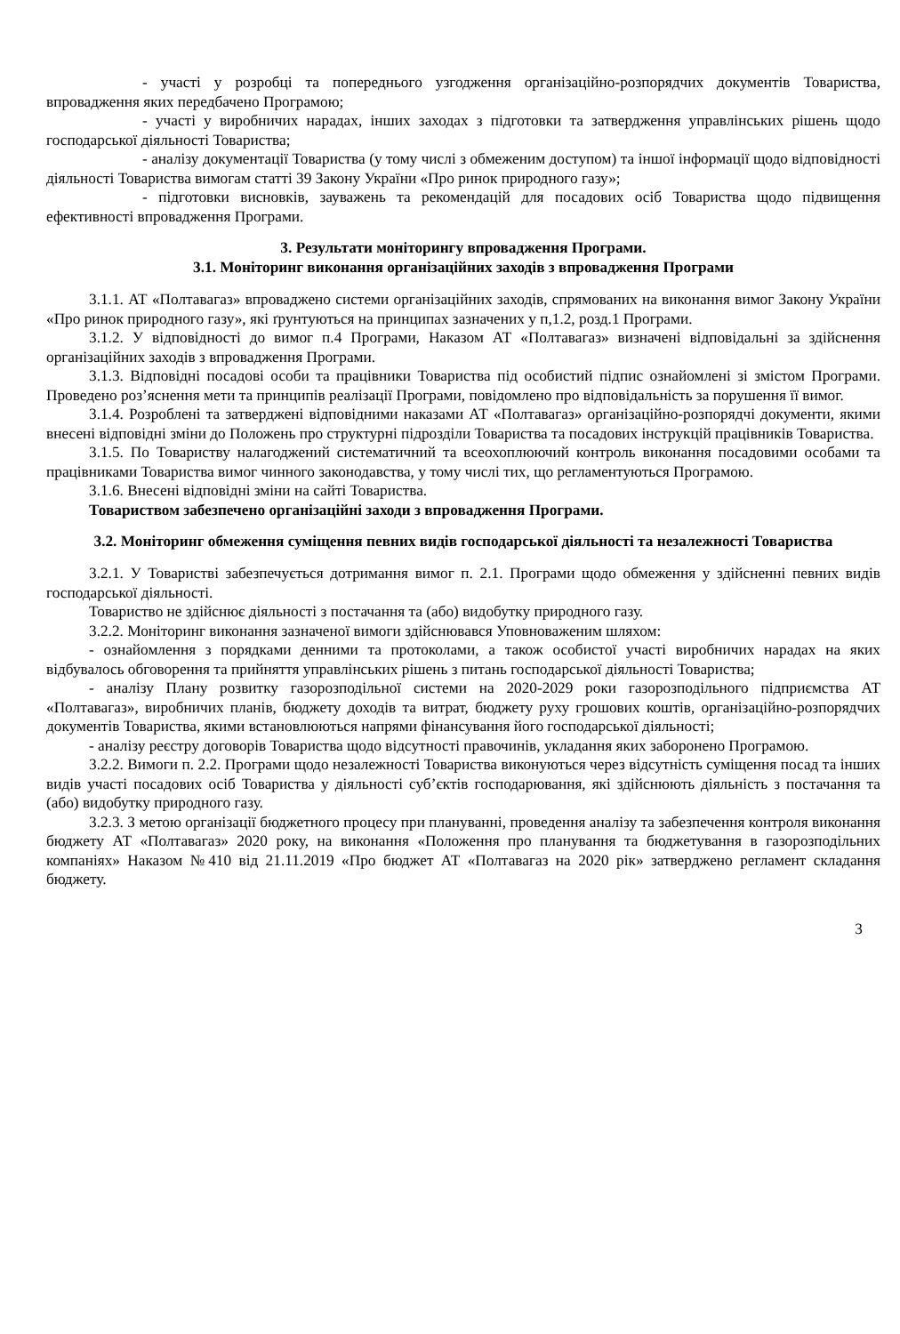- участі у розробці та попереднього узгодження організаційно-розпорядчих документів Товариства, впровадження яких передбачено Програмою;
- участі у виробничих нарадах, інших заходах з підготовки та затвердження управлінських рішень щодо господарської діяльності Товариства;
- аналізу документації Товариства (у тому числі з обмеженим доступом) та іншої інформації щодо відповідності діяльності Товариства вимогам статті 39 Закону України «Про ринок природного газу»;
- підготовки висновків, зауважень та рекомендацій для посадових осіб Товариства щодо підвищення ефективності впровадження Програми.
3. Результати моніторингу впровадження Програми.
3.1. Моніторинг виконання організаційних заходів з впровадження Програми
3.1.1. АТ «Полтавагаз» впроваджено системи організаційних заходів, спрямованих на виконання вимог Закону України «Про ринок природного газу», які ґрунтуються на принципах зазначених у п,1.2, розд.1 Програми.
3.1.2. У відповідності до вимог п.4 Програми, Наказом АТ «Полтавагаз» визначені відповідальні за здійснення організаційних заходів з впровадження Програми.
3.1.3. Відповідні посадові особи та працівники Товариства під особистий підпис ознайомлені зі змістом Програми. Проведено роз’яснення мети та принципів реалізації Програми, повідомлено про відповідальність за порушення її вимог.
3.1.4. Розроблені та затверджені відповідними наказами АТ «Полтавагаз» організаційно-розпорядчі документи, якими внесені відповідні зміни до Положень про структурні підрозділи Товариства та посадових інструкцій працівників Товариства.
3.1.5. По Товариству налагоджений систематичний та всеохоплюючий контроль виконання посадовими особами та працівниками Товариства вимог чинного законодавства, у тому числі тих, що регламентуються Програмою.
3.1.6. Внесені відповідні зміни на сайті Товариства.
Товариством забезпечено організаційні заходи з впровадження Програми.
3.2. Моніторинг обмеження суміщення певних видів господарської діяльності та незалежності Товариства
3.2.1. У Товаристві забезпечується дотримання вимог п. 2.1. Програми щодо обмеження у здійсненні певних видів господарської діяльності.
Товариство не здійснює діяльності з постачання та (або) видобутку природного газу.
3.2.2. Моніторинг виконання зазначеної вимоги здійснювався Уповноваженим шляхом:
- ознайомлення з порядками денними та протоколами, а також особистої участі виробничих нарадах на яких відбувалось обговорення та прийняття управлінських рішень з питань господарської діяльності Товариства;
- аналізу Плану розвитку газорозподільної системи на 2020-2029 роки газорозподільного підприємства АТ «Полтавагаз», виробничих планів, бюджету доходів та витрат, бюджету руху грошових коштів, організаційно-розпорядчих документів Товариства, якими встановлюються напрями фінансування його господарської діяльності;
- аналізу реєстру договорів Товариства щодо відсутності правочинів, укладання яких заборонено Програмою.
3.2.2. Вимоги п. 2.2. Програми щодо незалежності Товариства виконуються через відсутність суміщення посад та інших видів участі посадових осіб Товариства у діяльності суб’єктів господарювання, які здійснюють діяльність з постачання та (або) видобутку природного газу.
3.2.3. З метою організації бюджетного процесу при плануванні, проведення аналізу та забезпечення контроля виконання бюджету АТ «Полтавагаз» 2020 року, на виконання «Положення про планування та бюджетування в газорозподільних компаніях» Наказом №410 від 21.11.2019 «Про бюджет АТ «Полтавагаз на 2020 рік» затверджено регламент складання бюджету.
3